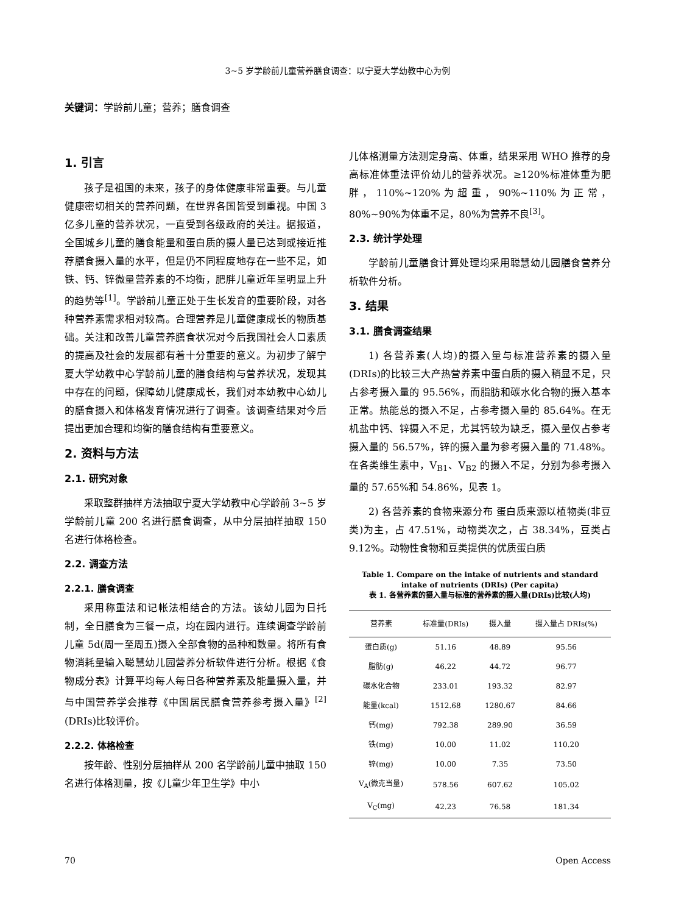3~5 岁学龄前儿童营养膳食调查：以宁夏大学幼教中心为例
关键词：学龄前儿童；营养；膳食调查
1. 引言
孩子是祖国的未来，孩子的身体健康非常重要。与儿童健康密切相关的营养问题，在世界各国皆受到重视。中国 3 亿多儿童的营养状况，一直受到各级政府的关注。据报道，全国城乡儿童的膳食能量和蛋白质的摄人量已达到或接近推荐膳食摄入量的水平，但是仍不同程度地存在一些不足，如铁、钙、锌微量营养素的不均衡，肥胖儿童近年呈明显上升的趋势等<sup>[1]</sup>。学龄前儿童正处于生长发育的重要阶段，对各种营养素需求相对较高。合理营养是儿童健康成长的物质基础。关注和改善儿童营养膳食状况对今后我国社会人口素质的提高及社会的发展都有着十分重要的意义。为初步了解宁夏大学幼教中心学龄前儿童的膳食结构与营养状况，发现其中存在的问题，保障幼儿健康成长，我们对本幼教中心幼儿的膳食摄入和体格发育情况进行了调查。该调查结果对今后提出更加合理和均衡的膳食结构有重要意义。
2. 资料与方法
2.1. 研究对象
采取整群抽样方法抽取宁夏大学幼教中心学龄前 3~5 岁学龄前儿童 200 名进行膳食调查，从中分层抽样抽取 150 名进行体格检查。
2.2. 调查方法
2.2.1. 膳食调查
采用称重法和记帐法相结合的方法。该幼儿园为日托制，全日膳食为三餐一点，均在园内进行。连续调查学龄前儿童 5d(周一至周五)摄入全部食物的品种和数量。将所有食物消耗量输入聪慧幼儿园营养分析软件进行分析。根据《食物成分表》计算平均每人每日各种营养素及能量摄入量，并与中国营养学会推荐《中国居民膳食营养参考摄入量》<sup>[2]</sup>(DRIs)比较评价。
2.2.2. 体格检查
按年龄、性别分层抽样从 200 名学龄前儿童中抽取 150 名进行体格测量，按《儿童少年卫生学》中小
儿体格测量方法测定身高、体重，结果采用 WHO 推荐的身高标准体重法评价幼儿的营养状况。≥120%标准体重为肥胖，110%~120%为超重，90%~110%为正常，80%~90%为体重不足，80%为营养不良<sup>[3]</sup>。
2.3. 统计学处理
学龄前儿童膳食计算处理均采用聪慧幼儿园膳食营养分析软件分析。
3. 结果
3.1. 膳食调查结果
1) 各营养素(人均)的摄入量与标准营养素的摄入量(DRIs)的比较三大产热营养素中蛋白质的摄入稍显不足，只占参考摄入量的 95.56%，而脂肪和碳水化合物的摄入基本正常。热能总的摄入不足，占参考摄入量的 85.64%。在无机盐中钙、锌摄入不足，尤其钙较为缺乏，摄入量仅占参考摄入量的 56.57%，锌的摄入量为参考摄入量的 71.48%。在各类维生素中，V<sub>B1</sub>、V<sub>B2</sub> 的摄入不足，分别为参考摄入量的 57.65%和 54.86%，见表 1。
2) 各营养素的食物来源分布 蛋白质来源以植物类(非豆类)为主，占 47.51%，动物类次之，占 38.34%，豆类占 9.12%。动物性食物和豆类提供的优质蛋白质
Table 1. Compare on the intake of nutrients and standard intake of nutrients (DRIs) (Per capita)
表 1. 各营养素的摄入量与标准的营养素的摄入量(DRIs)比较(人均)
| 营养素 | 标准量(DRIs) | 摄入量 | 摄入量占 DRIs(%) |
| --- | --- | --- | --- |
| 蛋白质(g) | 51.16 | 48.89 | 95.56 |
| 脂肪(g) | 46.22 | 44.72 | 96.77 |
| 碳水化合物 | 233.01 | 193.32 | 82.97 |
| 能量(kcal) | 1512.68 | 1280.67 | 84.66 |
| 钙(mg) | 792.38 | 289.90 | 36.59 |
| 铁(mg) | 10.00 | 11.02 | 110.20 |
| 锌(mg) | 10.00 | 7.35 | 73.50 |
| V<sub>A</sub>(微克当量) | 578.56 | 607.62 | 105.02 |
| V<sub>C</sub>(mg) | 42.23 | 76.58 | 181.34 |
70 Open Access